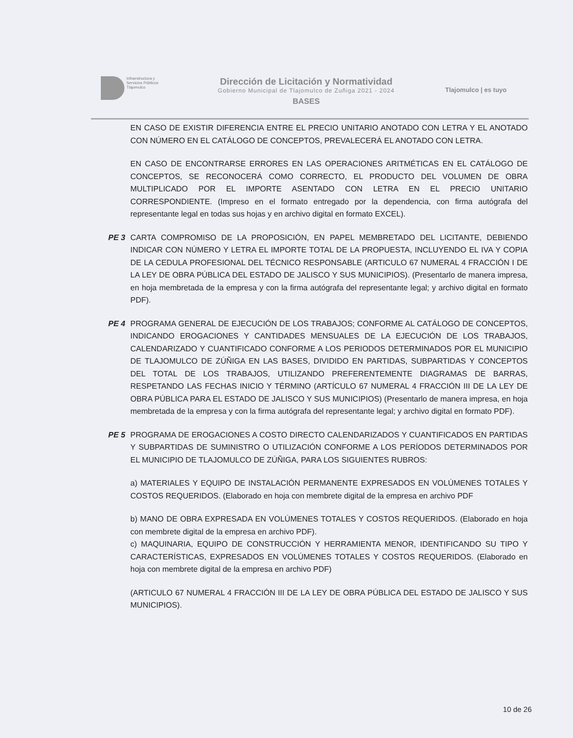Infraestructura y
Servicios Públicos
Tlajomulco
Dirección de Licitación y Normatividad
Gobierno Municipal de Tlajomulco de Zuñiga 2021 - 2024
BASES
Tlajomulco | es tuyo
EN CASO DE EXISTIR DIFERENCIA ENTRE EL PRECIO UNITARIO ANOTADO CON LETRA Y EL ANOTADO CON NÚMERO EN EL CATÁLOGO DE CONCEPTOS, PREVALECERÁ EL ANOTADO CON LETRA.
EN CASO DE ENCONTRARSE ERRORES EN LAS OPERACIONES ARITMÉTICAS EN EL CATÁLOGO DE CONCEPTOS, SE RECONOCERÁ COMO CORRECTO, EL PRODUCTO DEL VOLUMEN DE OBRA MULTIPLICADO POR EL IMPORTE ASENTADO CON LETRA EN EL PRECIO UNITARIO CORRESPONDIENTE. (Impreso en el formato entregado por la dependencia, con firma autógrafa del representante legal en todas sus hojas y en archivo digital en formato EXCEL).
PE 3 CARTA COMPROMISO DE LA PROPOSICIÓN, EN PAPEL MEMBRETADO DEL LICITANTE, DEBIENDO INDICAR CON NÚMERO Y LETRA EL IMPORTE TOTAL DE LA PROPUESTA, INCLUYENDO EL IVA Y COPIA DE LA CEDULA PROFESIONAL DEL TÉCNICO RESPONSABLE (ARTICULO 67 NUMERAL 4 FRACCIÓN I DE LA LEY DE OBRA PÚBLICA DEL ESTADO DE JALISCO Y SUS MUNICIPIOS). (Presentarlo de manera impresa, en hoja membretada de la empresa y con la firma autógrafa del representante legal; y archivo digital en formato PDF).
PE 4 PROGRAMA GENERAL DE EJECUCIÓN DE LOS TRABAJOS; CONFORME AL CATÁLOGO DE CONCEPTOS, INDICANDO EROGACIONES Y CANTIDADES MENSUALES DE LA EJECUCIÓN DE LOS TRABAJOS, CALENDARIZADO Y CUANTIFICADO CONFORME A LOS PERIODOS DETERMINADOS POR EL MUNICIPIO DE TLAJOMULCO DE ZÚÑIGA EN LAS BASES, DIVIDIDO EN PARTIDAS, SUBPARTIDAS Y CONCEPTOS DEL TOTAL DE LOS TRABAJOS, UTILIZANDO PREFERENTEMENTE DIAGRAMAS DE BARRAS, RESPETANDO LAS FECHAS INICIO Y TÉRMINO (ARTÍCULO 67 NUMERAL 4 FRACCIÓN III DE LA LEY DE OBRA PÚBLICA PARA EL ESTADO DE JALISCO Y SUS MUNICIPIOS) (Presentarlo de manera impresa, en hoja membretada de la empresa y con la firma autógrafa del representante legal; y archivo digital en formato PDF).
PE 5 PROGRAMA DE EROGACIONES A COSTO DIRECTO CALENDARIZADOS Y CUANTIFICADOS EN PARTIDAS Y SUBPARTIDAS DE SUMINISTRO O UTILIZACIÓN CONFORME A LOS PERÍODOS DETERMINADOS POR EL MUNICIPIO DE TLAJOMULCO DE ZÚÑIGA, PARA LOS SIGUIENTES RUBROS:
a) MATERIALES Y EQUIPO DE INSTALACIÓN PERMANENTE EXPRESADOS EN VOLÚMENES TOTALES Y COSTOS REQUERIDOS. (Elaborado en hoja con membrete digital de la empresa en archivo PDF
b) MANO DE OBRA EXPRESADA EN VOLÚMENES TOTALES Y COSTOS REQUERIDOS. (Elaborado en hoja con membrete digital de la empresa en archivo PDF).
c) MAQUINARIA, EQUIPO DE CONSTRUCCIÓN Y HERRAMIENTA MENOR, IDENTIFICANDO SU TIPO Y CARACTERÍSTICAS, EXPRESADOS EN VOLÚMENES TOTALES Y COSTOS REQUERIDOS. (Elaborado en hoja con membrete digital de la empresa en archivo PDF)
(ARTICULO 67 NUMERAL 4 FRACCIÓN III DE LA LEY DE OBRA PÚBLICA DEL ESTADO DE JALISCO Y SUS MUNICIPIOS).
10 de 26